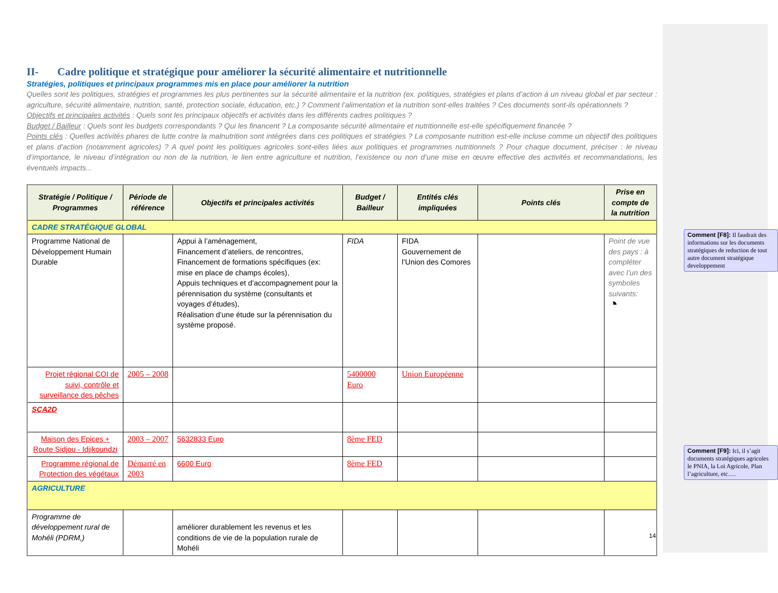II- Cadre politique et stratégique pour améliorer la sécurité alimentaire et nutritionnelle
Stratégies, politiques et principaux programmes mis en place pour améliorer la nutrition
Quelles sont les politiques, stratégies et programmes les plus pertinentes sur la sécurité alimentaire et la nutrition (ex. politiques, stratégies et plans d’action à un niveau global et par secteur : agriculture, sécurité alimentaire, nutrition, santé, protection sociale, éducation, etc.) ? Comment l’alimentation et la nutrition sont-elles traitées ? Ces documents sont-ils opérationnels ?
Objectifs et principales activités : Quels sont les principaux objectifs et activités dans les différents cadres politiques ?
Budget / Bailleur : Quels sont les budgets correspondants ? Qui les financent ? La composante sécurité alimentaire et nutritionnelle est-elle spécifiquement financée ?
Points clés : Quelles activités phares de lutte contre la malnutrition sont intégrées dans ces politiques et stratégies ? La composante nutrition est-elle incluse comme un objectif des politiques et plans d'action (notamment agricoles) ? A quel point les politiques agricoles sont-elles liées aux politiques et programmes nutritionnels ? Pour chaque document, préciser : le niveau d’importance, le niveau d’intégration ou non de la nutrition, le lien entre agriculture et nutrition, l’existence ou non d’une mise en œuvre effective des activités et recommandations, les éventuels impacts...
| Stratégie / Politique / Programmes | Période de référence | Objectifs et principales activités | Budget / Bailleur | Entités clés impliquées | Points clés | Prise en compte de la nutrition |
| --- | --- | --- | --- | --- | --- | --- |
| CADRE STRATÉGIQUE GLOBAL | | | | | | |
| Programme National de Développement Humain Durable | | Appui à l’aménagement, Financement d’ateliers, de rencontres, Financement de formations spécifiques (ex: mise en place de champs écoles), Appuis techniques et d’accompagnement pour la pérennisation du système (consultants et voyages d’études), Réalisation d’une étude sur la pérennisation du système proposé. | FIDA | FIDA Gouvernement de l’Union des Comores | | Point de vue des pays : à compléter avec l’un des symboles suivants: ◔ |
| Projet régional COI de suivi, contrôle et surveillance des pêches | 2005 – 2008 | | 5400000 Euro | Union Européenne | | |
| SCA2D | | | | | | |
| Maison des Epices + Route Sidjou - Idjikoundzi | 2003 – 2007 | 5632833 Euro | 8ème FED | | | |
| Programme régional de Protection des végétaux | Démarré en 2003 | 6600 Euro | 8ème FED | | | |
| AGRICULTURE | | | | | | |
| Programme de développement rural de Mohéli (PDRM,) | | améliorer durablement les revenus et les conditions de vie de la population rurale de Mohéli | | | | |
Comment [F8]: Il faudrait des informations sur les documents stratégiques de reduction de tout autre document stratégique developpement
Comment [F9]: Ici, il s’agit documents stratégiques agricoles le PNIA, la Loi Agricole, Plan l’agriculture, etc….
14